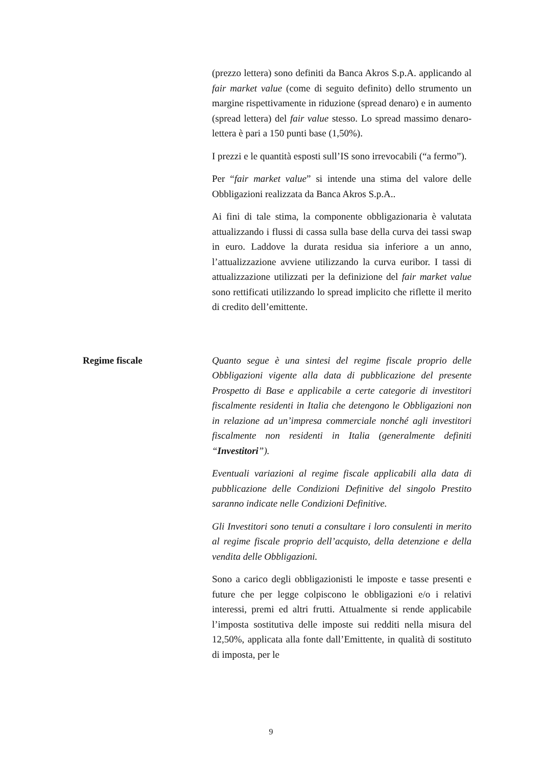(prezzo lettera) sono definiti da Banca Akros S.p.A. applicando al fair market value (come di seguito definito) dello strumento un margine rispettivamente in riduzione (spread denaro) e in aumento (spread lettera) del fair value stesso. Lo spread massimo denaro-lettera è pari a 150 punti base (1,50%).
I prezzi e le quantità esposti sull’IS sono irrevocabili (“a fermo”).
Per “fair market value” si intende una stima del valore delle Obbligazioni realizzata da Banca Akros S.p.A..
Ai fini di tale stima, la componente obbligazionaria è valutata attualizzando i flussi di cassa sulla base della curva dei tassi swap in euro. Laddove la durata residua sia inferiore a un anno, l’attualizzazione avviene utilizzando la curva euribor. I tassi di attualizzazione utilizzati per la definizione del fair market value sono rettificati utilizzando lo spread implicito che riflette il merito di credito dell’emittente.
Regime fiscale Quanto segue è una sintesi del regime fiscale proprio delle Obbligazioni vigente alla data di pubblicazione del presente Prospetto di Base e applicabile a certe categorie di investitori fiscalmente residenti in Italia che detengono le Obbligazioni non in relazione ad un’impresa commerciale nonché agli investitori fiscalmente non residenti in Italia (generalmente definiti “Investitori”).
Eventuali variazioni al regime fiscale applicabili alla data di pubblicazione delle Condizioni Definitive del singolo Prestito saranno indicate nelle Condizioni Definitive.
Gli Investitori sono tenuti a consultare i loro consulenti in merito al regime fiscale proprio dell’acquisto, della detenzione e della vendita delle Obbligazioni.
Sono a carico degli obbligazionisti le imposte e tasse presenti e future che per legge colpiscono le obbligazioni e/o i relativi interessi, premi ed altri frutti. Attualmente si rende applicabile l’imposta sostitutiva delle imposte sui redditi nella misura del 12,50%, applicata alla fonte dall’Emittente, in qualità di sostituto di imposta, per le
9